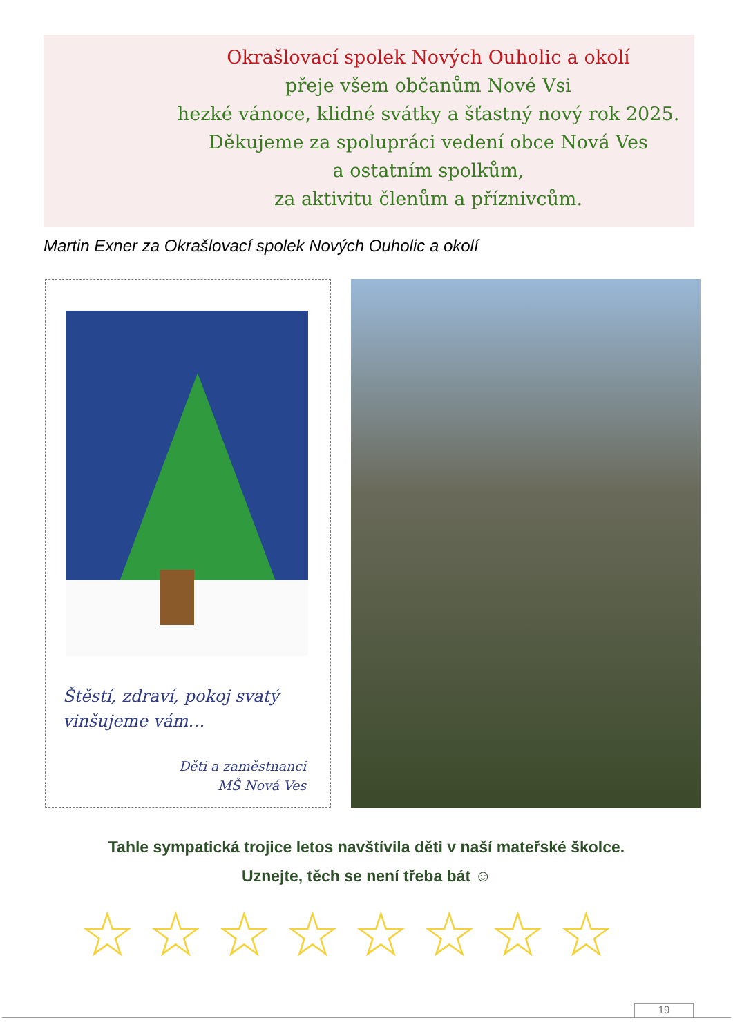Okrašlovací spolek Nových Ouholic a okolí
přeje všem občanům Nové Vsi
hezké vánoce, klidné svátky a šťastný nový rok 2025.
Děkujeme za spolupráci vedení obce Nová Ves
a ostatním spolkům,
za aktivitu členům a příznivcům.
Martin Exner za Okrašlovací spolek Nových Ouholic a okolí
Štěstí, zdraví, pokoj svatý
vinšujeme vám…
Děti a zaměstnanci
MŠ Nová Ves
Tahle sympatická trojice letos navštívila děti v naší mateřské školce.
Uznejte, těch se není třeba bát ☺
☆☆☆☆☆☆☆☆
19